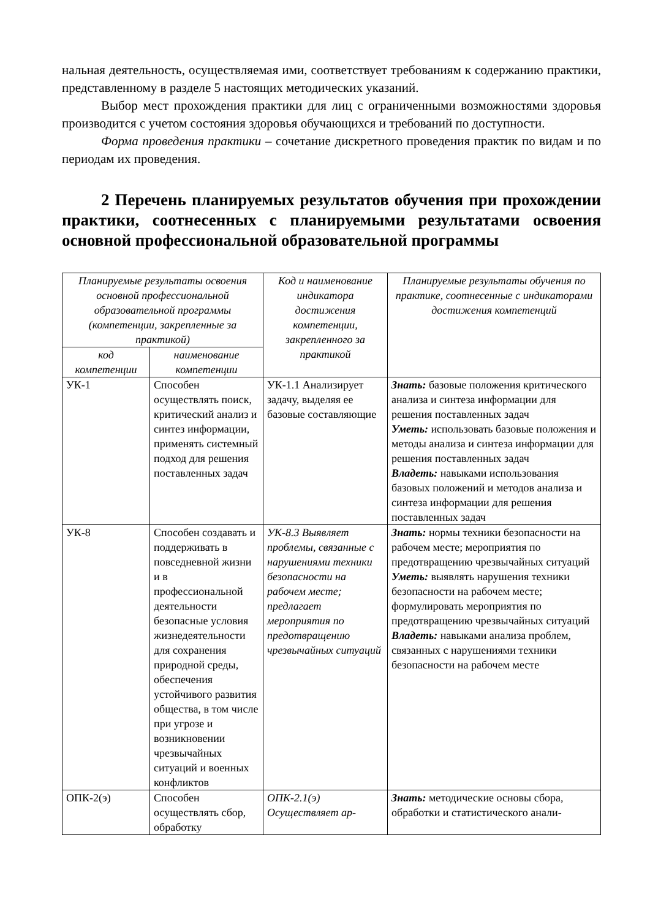нальная деятельность, осуществляемая ими, соответствует требованиям к содержанию практики, представленному в разделе 5 настоящих методических указаний.
Выбор мест прохождения практики для лиц с ограниченными возможностями здоровья производится с учетом состояния здоровья обучающихся и требований по доступности.
Форма проведения практики – сочетание дискретного проведения практик по видам и по периодам их проведения.
2 Перечень планируемых результатов обучения при прохождении практики, соотнесенных с планируемыми результатами освоения основной профессиональной образовательной программы
| Планируемые результаты освоения основной профессиональной образовательной программы (компетенции, закрепленные за практикой) | | Код и наименование индикатора достижения компетенции, закрепленного за практикой | Планируемые результаты обучения по практике, соотнесенные с индикаторами достижения компетенций |
| --- | --- | --- | --- |
| код компетенции | наименование компетенции | | |
| УК-1 | Способен осуществлять поиск, критический анализ и синтез информации, применять системный подход для решения поставленных задач | УК-1.1 Анализирует задачу, выделяя ее базовые составляющие | Знать: базовые положения критического анализа и синтеза информации для решения поставленных задач Уметь: использовать базовые положения и методы анализа и синтеза информации для решения поставленных задач Владеть: навыками использования базовых положений и методов анализа и синтеза информации для решения поставленных задач |
| УК-8 | Способен создавать и поддерживать в повседневной жизни и в профессиональной деятельности безопасные условия жизнедеятельности для сохранения природной среды, обеспечения устойчивого развития общества, в том числе при угрозе и возникновении чрезвычайных ситуаций и военных конфликтов | УК-8.3 Выявляет проблемы, связанные с нарушениями техники безопасности на рабочем месте; предлагает мероприятия по предотвращению чрезвычайных ситуаций | Знать: нормы техники безопасности на рабочем месте; мероприятия по предотвращению чрезвычайных ситуаций Уметь: выявлять нарушения техники безопасности на рабочем месте; формулировать мероприятия по предотвращению чрезвычайных ситуаций Владеть: навыками анализа проблем, связанных с нарушениями техники безопасности на рабочем месте |
| ОПК-2(э) | Способен осуществлять сбор, обработку | ОПК-2.1(э) Осуществляет ар- | Знать: методические основы сбора, обработки и статистического анали- |